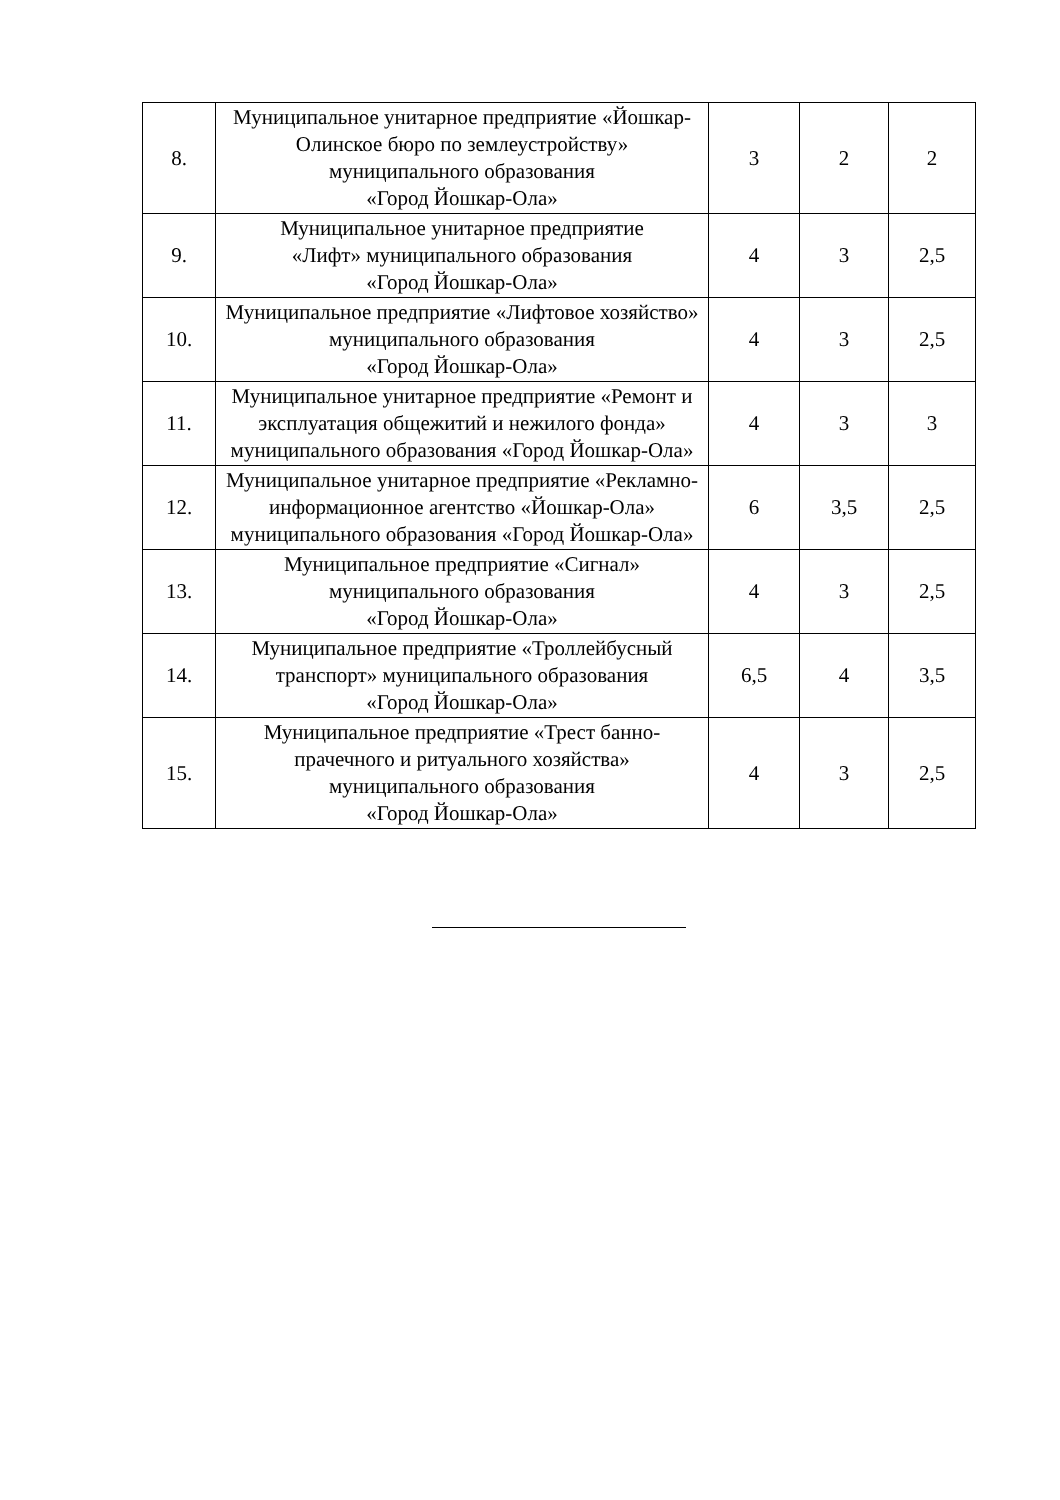| 8. | Муниципальное унитарное предприятие «Йошкар-Олинское бюро по землеустройству» муниципального образования «Город Йошкар-Ола» | 3 | 2 | 2 |
| 9. | Муниципальное унитарное предприятие «Лифт» муниципального образования «Город Йошкар-Ола» | 4 | 3 | 2,5 |
| 10. | Муниципальное предприятие «Лифтовое хозяйство» муниципального образования «Город Йошкар-Ола» | 4 | 3 | 2,5 |
| 11. | Муниципальное унитарное предприятие «Ремонт и эксплуатация общежитий и нежилого фонда» муниципального образования «Город Йошкар-Ола» | 4 | 3 | 3 |
| 12. | Муниципальное унитарное предприятие «Рекламно-информационное агентство «Йошкар-Ола» муниципального образования «Город Йошкар-Ола» | 6 | 3,5 | 2,5 |
| 13. | Муниципальное предприятие «Сигнал» муниципального образования «Город Йошкар-Ола» | 4 | 3 | 2,5 |
| 14. | Муниципальное предприятие «Троллейбусный транспорт» муниципального образования «Город Йошкар-Ола» | 6,5 | 4 | 3,5 |
| 15. | Муниципальное предприятие «Трест банно-прачечного и ритуального хозяйства» муниципального образования «Город Йошкар-Ола» | 4 | 3 | 2,5 |